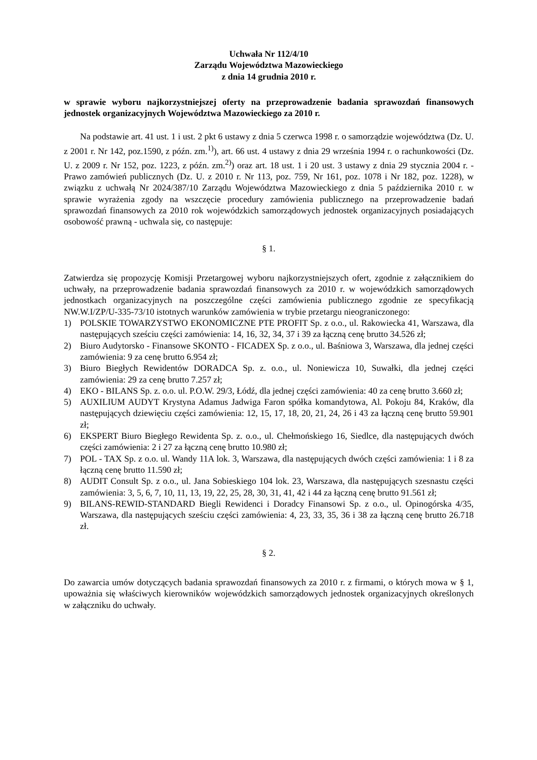Uchwała Nr 112/4/10
Zarządu Województwa Mazowieckiego
z dnia 14 grudnia 2010 r.
w sprawie wyboru najkorzystniejszej oferty na przeprowadzenie badania sprawozdań finansowych jednostek organizacyjnych Województwa Mazowieckiego za 2010 r.
Na podstawie art. 41 ust. 1 i ust. 2 pkt 6 ustawy z dnia 5 czerwca 1998 r. o samorządzie województwa (Dz. U. z 2001 r. Nr 142, poz.1590, z późn. zm.<sup>1)</sup>), art. 66 ust. 4 ustawy z dnia 29 września 1994 r. o rachunkowości (Dz. U. z 2009 r. Nr 152, poz. 1223, z późn. zm.<sup>2)</sup>) oraz art. 18 ust. 1 i 20 ust. 3 ustawy z dnia 29 stycznia 2004 r. - Prawo zamówień publicznych (Dz. U. z 2010 r. Nr 113, poz. 759, Nr 161, poz. 1078 i Nr 182, poz. 1228), w związku z uchwałą Nr 2024/387/10 Zarządu Województwa Mazowieckiego z dnia 5 października 2010 r. w sprawie wyrażenia zgody na wszczęcie procedury zamówienia publicznego na przeprowadzenie badań sprawozdań finansowych za 2010 rok wojewódzkich samorządowych jednostek organizacyjnych posiadających osobowość prawną - uchwala się, co następuje:
§ 1.
Zatwierdza się propozycję Komisji Przetargowej wyboru najkorzystniejszych ofert, zgodnie z załącznikiem do uchwały, na przeprowadzenie badania sprawozdań finansowych za 2010 r. w wojewódzkich samorządowych jednostkach organizacyjnych na poszczególne części zamówienia publicznego zgodnie ze specyfikacją NW.W.I/ZP/U-335-73/10 istotnych warunków zamówienia w trybie przetargu nieograniczonego:
1) POLSKIE TOWARZYSTWO EKONOMICZNE PTE PROFIT Sp. z o.o., ul. Rakowiecka 41, Warszawa, dla następujących sześciu części zamówienia: 14, 16, 32, 34, 37 i 39 za łączną cenę brutto 34.526 zł;
2) Biuro Audytorsko - Finansowe SKONTO - FICADEX Sp. z o.o., ul. Baśniowa 3, Warszawa, dla jednej części zamówienia: 9 za cenę brutto 6.954 zł;
3) Biuro Biegłych Rewidentów DORADCA Sp. z. o.o., ul. Noniewicza 10, Suwałki, dla jednej części zamówienia: 29 za cenę brutto 7.257 zł;
4) EKO - BILANS Sp. z. o.o. ul. P.O.W. 29/3, Łódź, dla jednej części zamówienia: 40 za cenę brutto 3.660 zł;
5) AUXILIUM AUDYT Krystyna Adamus Jadwiga Faron spółka komandytowa, Al. Pokoju 84, Kraków, dla następujących dziewięciu części zamówienia: 12, 15, 17, 18, 20, 21, 24, 26 i 43 za łączną cenę brutto 59.901 zł;
6) EKSPERT Biuro Biegłego Rewidenta Sp. z. o.o., ul. Chełmońskiego 16, Siedlce, dla następujących dwóch części zamówienia: 2 i 27 za łączną cenę brutto 10.980 zł;
7) POL - TAX Sp. z o.o. ul. Wandy 11A lok. 3, Warszawa, dla następujących dwóch części zamówienia: 1 i 8 za łączną cenę brutto 11.590 zł;
8) AUDIT Consult Sp. z o.o., ul. Jana Sobieskiego 104 lok. 23, Warszawa, dla następujących szesnastu części zamówienia: 3, 5, 6, 7, 10, 11, 13, 19, 22, 25, 28, 30, 31, 41, 42 i 44 za łączną cenę brutto 91.561 zł;
9) BILANS-REWID-STANDARD Biegli Rewidenci i Doradcy Finansowi Sp. z o.o., ul. Opinogórska 4/35, Warszawa, dla następujących sześciu części zamówienia: 4, 23, 33, 35, 36 i 38 za łączną cenę brutto 26.718 zł.
§ 2.
Do zawarcia umów dotyczących badania sprawozdań finansowych za 2010 r. z firmami, o których mowa w § 1, upoważnia się właściwych kierowników wojewódzkich samorządowych jednostek organizacyjnych określonych w załączniku do uchwały.